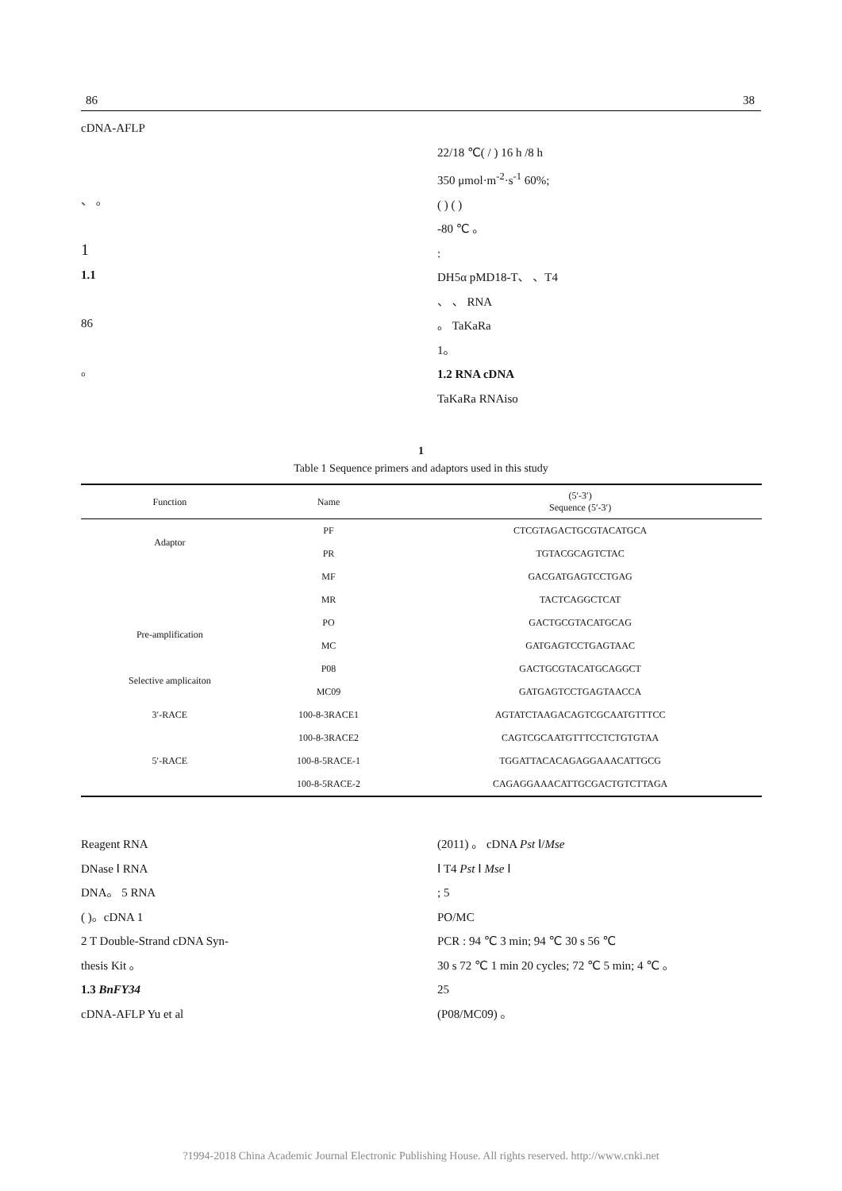86 38
cDNA-AFLP
、 。
1
1.1
86
。
22/18 ℃( / ) 16 h /8 h
350 μmol·m<sup>-2</sup>·s<sup>-1</sup> 60%;
( ) ( )
-80 ℃ 。
:
DH5α pMD18-T、 、T4
、 、 RNA
。 TaKaRa
1。
1.2 RNA cDNA
TaKaRa RNAiso
1
Table 1 Sequence primers and adaptors used in this study
| Function | Name | (5′-3′) Sequence (5′-3′) |
| --- | --- | --- |
| Adaptor | PF | CTCGTAGACTGCGTACATGCA |
| | PR | TGTACGCAGTCTAC |
| | MF | GACGATGAGTCCTGAG |
| | MR | TACTCAGGCTCAT |
| Pre-amplification | PO | GACTGCGTACATGCAG |
| | MC | GATGAGTCCTGAGTAAC |
| Selective amplicaiton | P08 | GACTGCGTACATGCAGGCT |
| | MC09 | GATGAGTCCTGAGTAACCA |
| 3′-RACE | 100-8-3RACE1 | AGTATCTAAGACAGTCGCAATGTTTCC |
| | 100-8-3RACE2 | CAGTCGCAATGTTTCCTCTGTGTAA |
| 5′-RACE | 100-8-5RACE-1 | TGGATTACACAGAGGAAACATTGCG |
| | 100-8-5RACE-2 | CAGAGGAAACATTGCGACTGTCTTAGA |
Reagent RNA
DNase Ⅰ RNA
DNA。 5 RNA
( )。cDNA 1
2 T Double-Strand cDNA Syn-
thesis Kit 。
1.3 BnFY34
cDNA-AFLP Yu et al
(2011) 。 cDNA Pst Ⅰ/Mse
Ⅰ T4 Pst Ⅰ Mse Ⅰ
; 5
PO/MC
PCR : 94 ℃ 3 min; 94 ℃ 30 s 56 ℃
30 s 72 ℃ 1 min 20 cycles; 72 ℃ 5 min; 4 ℃ 。
25
(P08/MC09) 。
?1994-2018 China Academic Journal Electronic Publishing House. All rights reserved. http://www.cnki.net